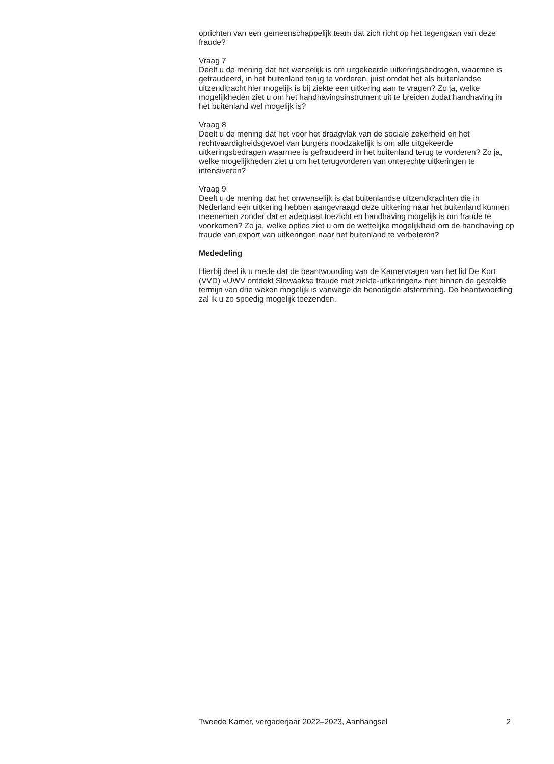oprichten van een gemeenschappelijk team dat zich richt op het tegengaan van deze fraude?
Vraag 7
Deelt u de mening dat het wenselijk is om uitgekeerde uitkeringsbedragen, waarmee is gefraudeerd, in het buitenland terug te vorderen, juist omdat het als buitenlandse uitzendkracht hier mogelijk is bij ziekte een uitkering aan te vragen? Zo ja, welke mogelijkheden ziet u om het handhavingsinstrument uit te breiden zodat handhaving in het buitenland wel mogelijk is?
Vraag 8
Deelt u de mening dat het voor het draagvlak van de sociale zekerheid en het rechtvaardigheidsgevoel van burgers noodzakelijk is om alle uitgekeerde uitkeringsbedragen waarmee is gefraudeerd in het buitenland terug te vorderen? Zo ja, welke mogelijkheden ziet u om het terugvorderen van onterechte uitkeringen te intensiveren?
Vraag 9
Deelt u de mening dat het onwenselijk is dat buitenlandse uitzendkrachten die in Nederland een uitkering hebben aangevraagd deze uitkering naar het buitenland kunnen meenemen zonder dat er adequaat toezicht en handhaving mogelijk is om fraude te voorkomen? Zo ja, welke opties ziet u om de wettelijke mogelijkheid om de handhaving op fraude van export van uitkeringen naar het buitenland te verbeteren?
Mededeling
Hierbij deel ik u mede dat de beantwoording van de Kamervragen van het lid De Kort (VVD) «UWV ontdekt Slowaakse fraude met ziekte-uitkeringen» niet binnen de gestelde termijn van drie weken mogelijk is vanwege de benodigde afstemming. De beantwoording zal ik u zo spoedig mogelijk toezenden.
Tweede Kamer, vergaderjaar 2022–2023, Aanhangsel 2